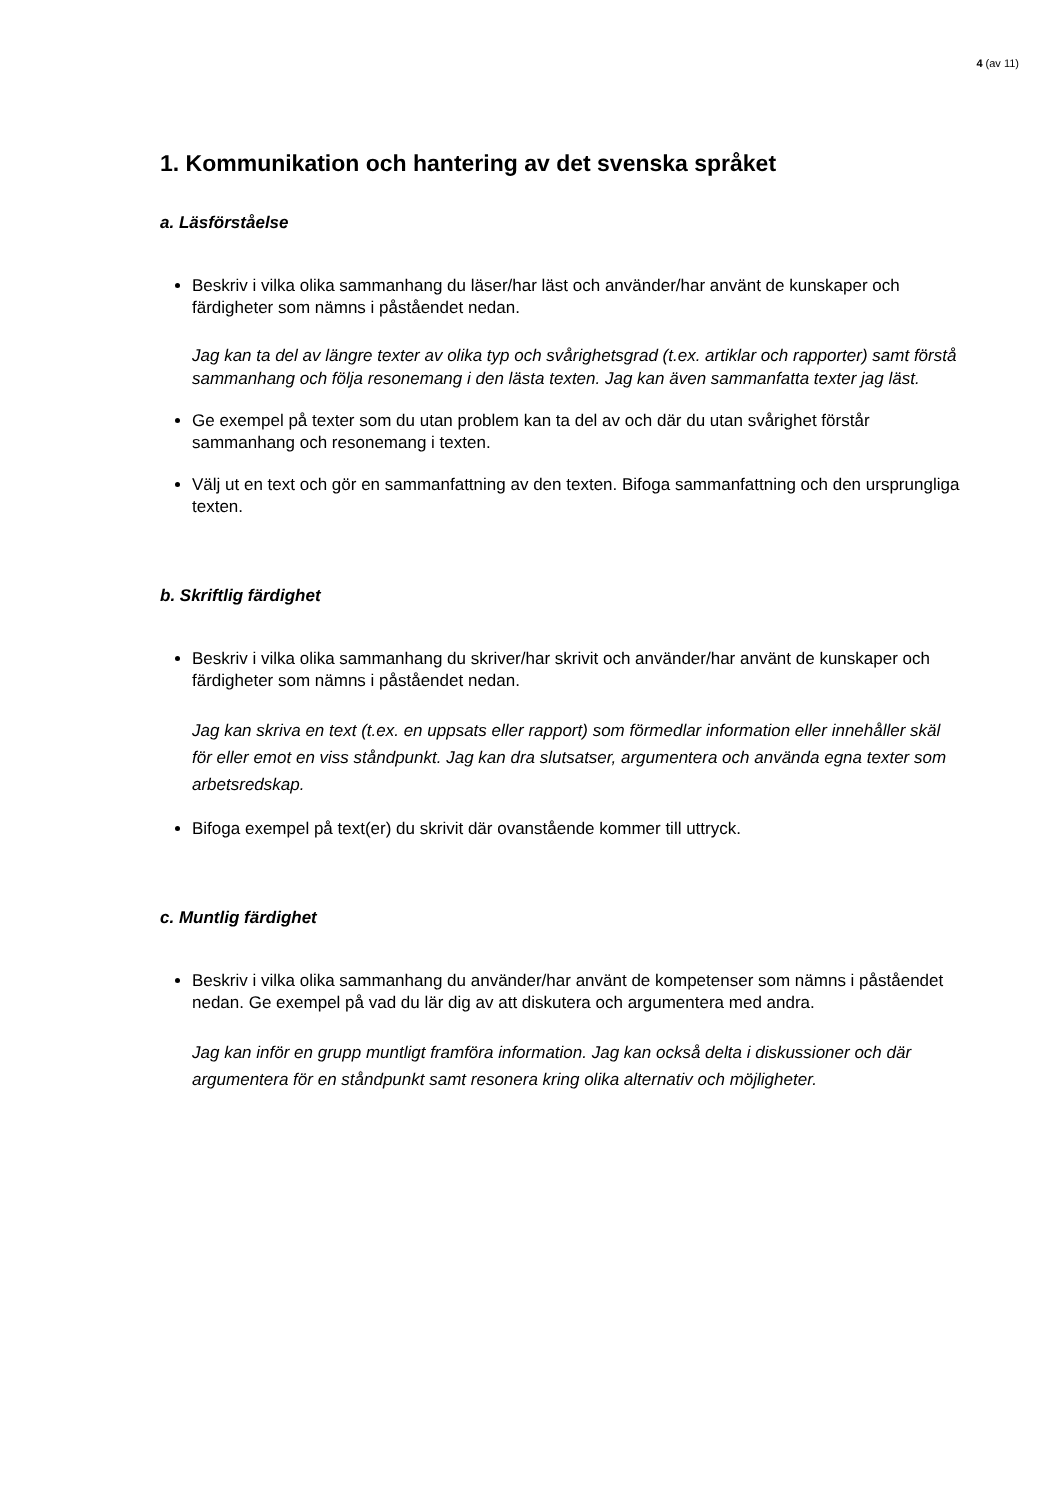4 (av 11)
1. Kommunikation och hantering av det svenska språket
a. Läsförståelse
Beskriv i vilka olika sammanhang du läser/har läst och använder/har använt de kunskaper och färdigheter som nämns i påståendet nedan.
Jag kan ta del av längre texter av olika typ och svårighetsgrad (t.ex. artiklar och rapporter) samt förstå sammanhang och följa resonemang i den lästa texten. Jag kan även sammanfatta texter jag läst.
Ge exempel på texter som du utan problem kan ta del av och där du utan svårighet förstår sammanhang och resonemang i texten.
Välj ut en text och gör en sammanfattning av den texten. Bifoga sammanfattning och den ursprungliga texten.
b. Skriftlig färdighet
Beskriv i vilka olika sammanhang du skriver/har skrivit och använder/har använt de kunskaper och färdigheter som nämns i påståendet nedan.
Jag kan skriva en text (t.ex. en uppsats eller rapport) som förmedlar information eller innehåller skäl för eller emot en viss ståndpunkt. Jag kan dra slutsatser, argumentera och använda egna texter som arbetsredskap.
Bifoga exempel på text(er) du skrivit där ovanstående kommer till uttryck.
c. Muntlig färdighet
Beskriv i vilka olika sammanhang du använder/har använt de kompetenser som nämns i påståendet nedan. Ge exempel på vad du lär dig av att diskutera och argumentera med andra.
Jag kan inför en grupp muntligt framföra information. Jag kan också delta i diskussioner och där argumentera för en ståndpunkt samt resonera kring olika alternativ och möjligheter.